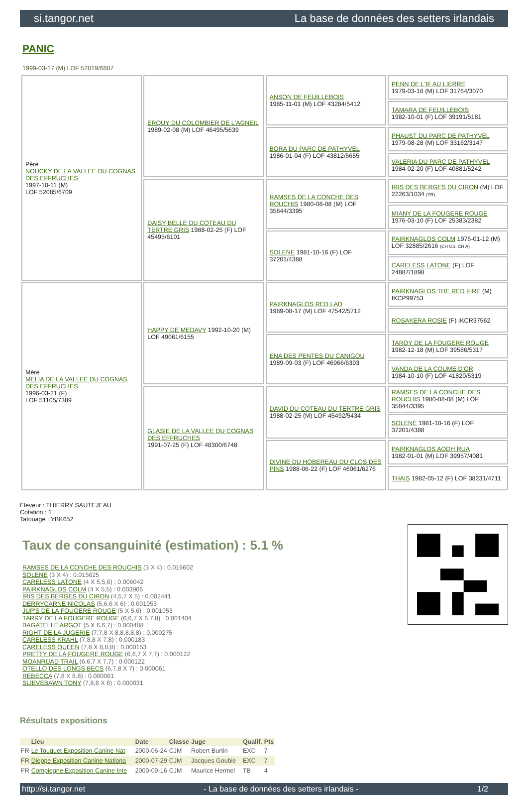si.tangor.net La base de données des setters irlandais
PANIC
1999-03-17 (M) LOF 52819/6887
| Père NOUCKY DE LA VALLEE DU COGNAS DES EFFRUCHES 1997-10-11 (M) LOF 52085/6709 | ERQUY DU COLOMBIER DE L'AGNEIL 1989-02-08 (M) LOF 46495/5639 | ANSON DE FEUILLEBOIS 1985-11-01 (M) LOF 43284/5412 | PENN DE L'IF AU LIERRE 1979-03-18 (M) LOF 31764/3070 |
| | | | TAMARA DE FEUILLEBOIS 1982-10-01 (F) LOF 39191/5181 |
| | | BORA DU PARC DE PATHYVEL 1986-01-04 (F) LOF 43812/5655 | PHAUST DU PARC DE PATHYVEL 1979-08-28 (M) LOF 33162/3147 |
| | | | VALERIA DU PARC DE PATHYVEL 1984-02-20 (F) LOF 40881/5242 |
| | DAISY BELLE DU COTEAU DU TERTRE GRIS 1988-02-25 (F) LOF 45495/6101 | RAMSES DE LA CONCHE DES ROUCHIS 1980-08-08 (M) LOF 35844/3395 | IRIS DES BERGES DU CIRON (M) LOF 22263/1034 (TR) |
| | | | MIANY DE LA FOUGERE ROUGE 1976-03-10 (F) LOF 25383/2382 |
| | | SOLENE 1981-10-16 (F) LOF 37201/4388 | PAIRKNAGLOS COLM 1976-01-12 (M) LOF 32885/2616 (CH CS, CH A) |
| | | | CARELESS LATONE (F) LOF 24887/1898 |
| Mère MELIA DE LA VALLEE DU COGNAS DES EFFRUCHES 1996-03-21 (F) LOF 51105/7389 | HAPPY DE MEDAVY 1992-10-20 (M) LOF 49061/6155 | PAIRKNAGLOS RED LAD 1989-08-17 (M) LOF 47542/5712 | PAIRKNAGLOS THE RED FIRE (M) IKCP99753 |
| | | | ROSAKERA ROSIE (F) IKCR37562 |
| | | ENA DES PENTES DU CANIGOU 1989-09-03 (F) LOF 46966/6393 | TAROY DE LA FOUGERE ROUGE 1982-12-18 (M) LOF 39586/5317 |
| | | | VANDA DE LA COUME D'OR 1984-10-10 (F) LOF 41820/5319 |
| | GLASIE DE LA VALLEE DU COGNAS DES EFFRUCHES 1991-07-25 (F) LOF 48300/6748 | DAVID DU COTEAU DU TERTRE GRIS 1988-02-25 (M) LOF 45492/5434 | RAMSES DE LA CONCHE DES ROUCHIS 1980-08-08 (M) LOF 35844/3395 |
| | | | SOLENE 1981-10-16 (F) LOF 37201/4388 |
| | | DIVINE DU HOBEREAU DU CLOS DES PINS 1988-06-22 (F) LOF 46061/6276 | PAIRKNAGLOS AODH RUA 1982-01-01 (M) LOF 39957/4081 |
| | | | THAIS 1982-05-12 (F) LOF 38231/4711 |
Eleveur : THIERRY SAUTEJEAU
Cotation : 1
Tatouage : YBK652
Taux de consanguinité (estimation) : 5.1 %
RAMSES DE LA CONCHE DES ROUCHIS (3 X 4) : 0.016602
SOLENE (3 X 4) : 0.015625
CARELESS LATONE (4 X 5,5,6) : 0.006042
PAIRKNAGLOS COLM (4 X 5,5) : 0.003906
IRIS DES BERGES DU CIRON (4,5,7 X 5) : 0.002441
DERRYCARNE NICOLAS (5,6,6 X 6) : 0.001953
JUP'S DE LA FOUGERE ROUGE (5 X 5,6) : 0.001953
TARRY DE LA FOUGERE ROUGE (6,6,7 X 6,7,8) : 0.001404
BAGATELLE ARGOT (5 X 6,6,7) : 0.000488
RIGHT DE LA JUGERIE (7,7,8 X 8,8,8,8,8) : 0.000275
CARELESS KRAHL (7,8,8 X 7,8) : 0.000183
CARELESS QUEEN (7,8 X 8,8,8) : 0.000153
PRETTY DE LA FOUGERE ROUGE (6,6,7 X 7,7) : 0.000122
MOANRUAD TRAIL (6,6,7 X 7,7) : 0.000122
OTELLO DES LONGS BECS (6,7,8 X 7) : 0.000061
REBECCA (7,8 X 8,8) : 0.000061
SLIEVEBAWN TONY (7,8,8 X 8) : 0.000031
Résultats expositions
| | Lieu | Date | Classe | Juge | Qualif. | Pts |
| --- | --- | --- | --- | --- | --- | --- |
| FR | Le Touquet Exposition Canine Nat | 2000-06-24 | CJM | Robert Burtin | EXC | 7 |
| FR | Dieppe Exposition Canine Nationa | 2000-07-29 | CJM | Jacques Goubie | EXC | 7 |
| FR | Compiegne Exposition Canine Inte | 2000-09-16 | CJM | Maurice Hermel | TB | 4 |
http://si.tangor.net - La base de données des setters irlandais - 1/2